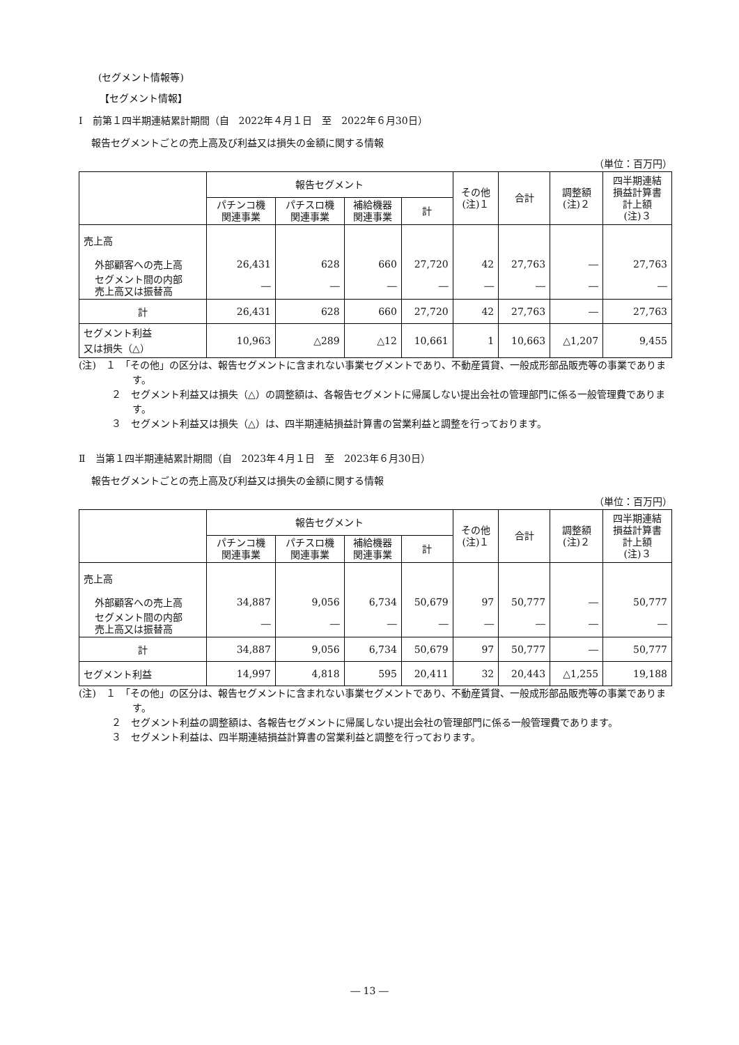(セグメント情報等)
【セグメント情報】
Ⅰ　前第１四半期連結累計期間（自　2022年４月１日　至　2022年６月30日）
報告セグメントごとの売上高及び利益又は損失の金額に関する情報
（単位：百万円）
| | 報告セグメント | | | | その他 (注)１ | 合計 | 調整額 (注)２ | 四半期連結 損益計算書 計上額 (注)３ |
| --- | --- | --- | --- | --- | --- | --- | --- | --- |
| | パチンコ機 関連事業 | パチスロ機 関連事業 | 補給機器 関連事業 | 計 | | | | |
| 売上高 | | | | | | | | |
| 外部顧客への売上高 | 26,431 | 628 | 660 | 27,720 | 42 | 27,763 | ― | 27,763 |
| セグメント間の内部 売上高又は振替高 | ― | ― | ― | ― | ― | ― | ― | ― |
| 計 | 26,431 | 628 | 660 | 27,720 | 42 | 27,763 | ― | 27,763 |
| セグメント利益 又は損失（△） | 10,963 | △289 | △12 | 10,661 | 1 | 10,663 | △1,207 | 9,455 |
(注)　１　「その他」の区分は、報告セグメントに含まれない事業セグメントであり、不動産賃貸、一般成形部品販売等の事業であります。
２　セグメント利益又は損失（△）の調整額は、各報告セグメントに帰属しない提出会社の管理部門に係る一般管理費であります。
３　セグメント利益又は損失（△）は、四半期連結損益計算書の営業利益と調整を行っております。
Ⅱ　当第１四半期連結累計期間（自　2023年４月１日　至　2023年６月30日）
報告セグメントごとの売上高及び利益又は損失の金額に関する情報
（単位：百万円）
| | 報告セグメント | | | | その他 (注)１ | 合計 | 調整額 (注)２ | 四半期連結 損益計算書 計上額 (注)３ |
| --- | --- | --- | --- | --- | --- | --- | --- | --- |
| | パチンコ機 関連事業 | パチスロ機 関連事業 | 補給機器 関連事業 | 計 | | | | |
| 売上高 | | | | | | | | |
| 外部顧客への売上高 | 34,887 | 9,056 | 6,734 | 50,679 | 97 | 50,777 | ― | 50,777 |
| セグメント間の内部 売上高又は振替高 | ― | ― | ― | ― | ― | ― | ― | ― |
| 計 | 34,887 | 9,056 | 6,734 | 50,679 | 97 | 50,777 | ― | 50,777 |
| セグメント利益 | 14,997 | 4,818 | 595 | 20,411 | 32 | 20,443 | △1,255 | 19,188 |
(注)　１　「その他」の区分は、報告セグメントに含まれない事業セグメントであり、不動産賃貸、一般成形部品販売等の事業であります。
２　セグメント利益の調整額は、各報告セグメントに帰属しない提出会社の管理部門に係る一般管理費であります。
３　セグメント利益は、四半期連結損益計算書の営業利益と調整を行っております。
― 13 ―